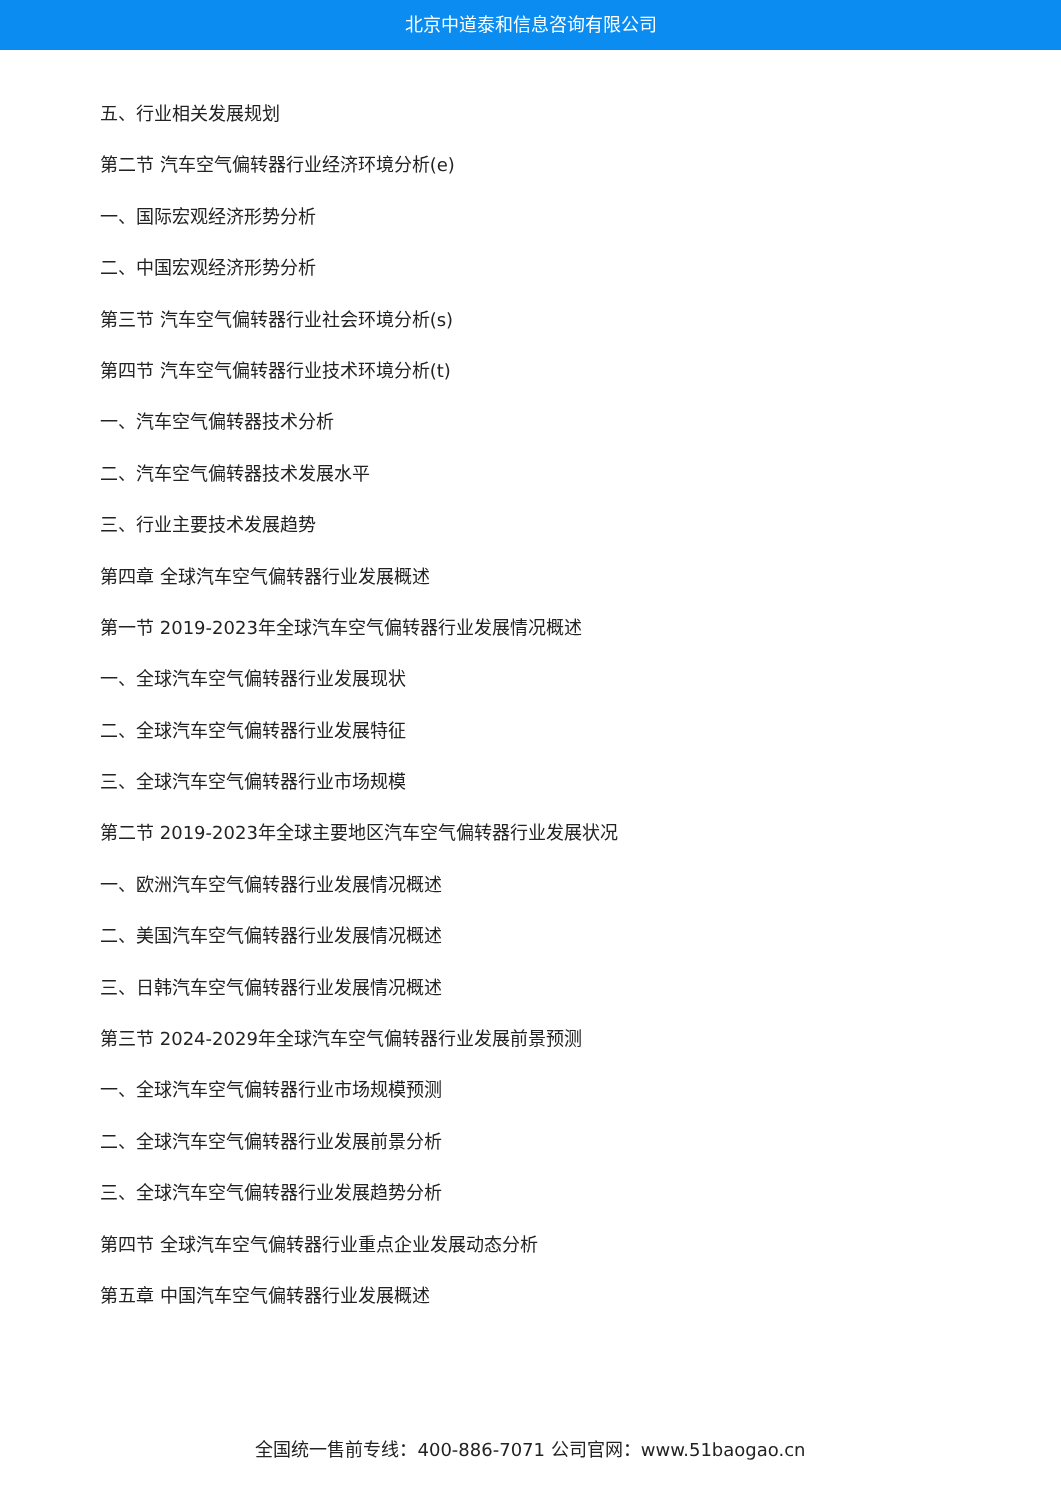北京中道泰和信息咨询有限公司
五、行业相关发展规划
第二节 汽车空气偏转器行业经济环境分析(e)
一、国际宏观经济形势分析
二、中国宏观经济形势分析
第三节 汽车空气偏转器行业社会环境分析(s)
第四节 汽车空气偏转器行业技术环境分析(t)
一、汽车空气偏转器技术分析
二、汽车空气偏转器技术发展水平
三、行业主要技术发展趋势
第四章 全球汽车空气偏转器行业发展概述
第一节 2019-2023年全球汽车空气偏转器行业发展情况概述
一、全球汽车空气偏转器行业发展现状
二、全球汽车空气偏转器行业发展特征
三、全球汽车空气偏转器行业市场规模
第二节 2019-2023年全球主要地区汽车空气偏转器行业发展状况
一、欧洲汽车空气偏转器行业发展情况概述
二、美国汽车空气偏转器行业发展情况概述
三、日韩汽车空气偏转器行业发展情况概述
第三节 2024-2029年全球汽车空气偏转器行业发展前景预测
一、全球汽车空气偏转器行业市场规模预测
二、全球汽车空气偏转器行业发展前景分析
三、全球汽车空气偏转器行业发展趋势分析
第四节 全球汽车空气偏转器行业重点企业发展动态分析
第五章 中国汽车空气偏转器行业发展概述
全国统一售前专线：400-886-7071 公司官网：www.51baogao.cn